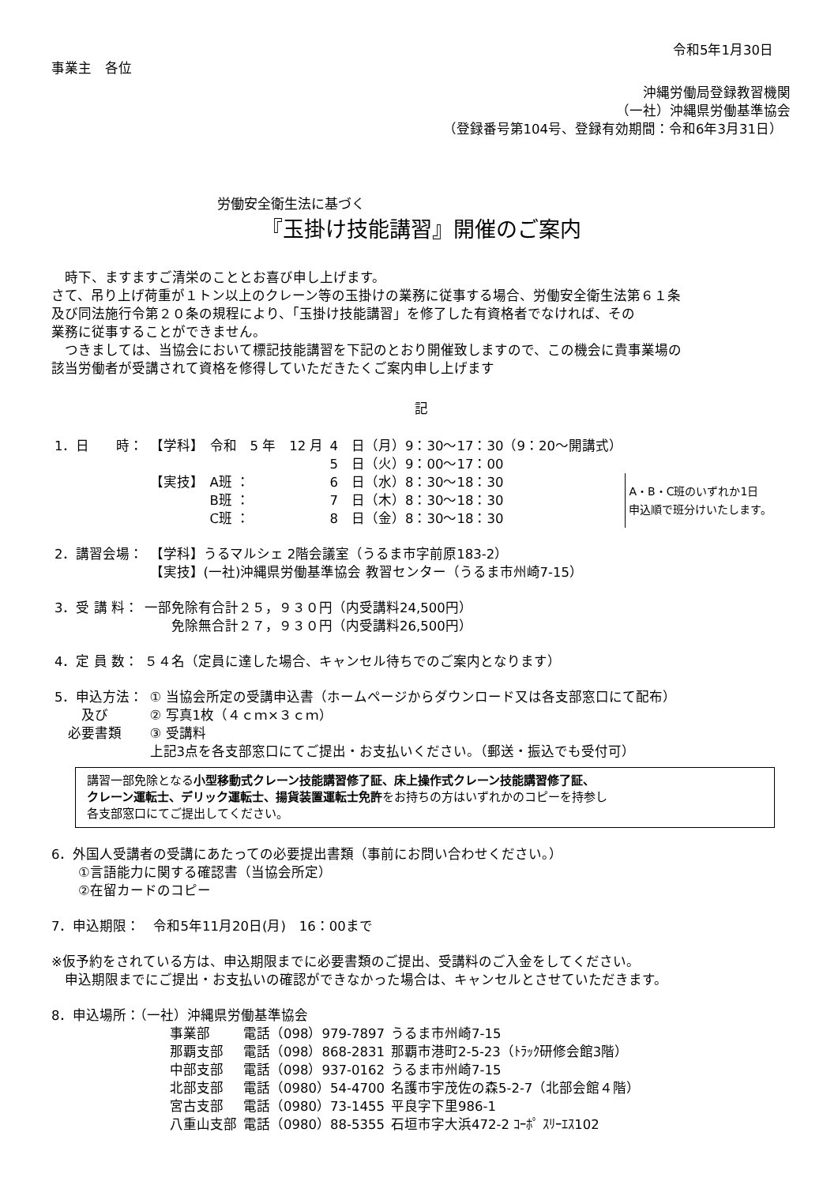令和5年1月30日
事業主　各位
沖縄労働局登録教習機関
（一社）沖縄県労働基準協会
（登録番号第104号、登録有効期間：令和6年3月31日）
労働安全衛生法に基づく
『玉掛け技能講習』開催のご案内
　時下、ますますご清栄のこととお喜び申し上げます。
さて、吊り上げ荷重が１トン以上のクレーン等の玉掛けの業務に従事する場合、労働安全衛生法第６１条
及び同法施行令第２０条の規程により、「玉掛け技能講習」を修了した有資格者でなければ、その
業務に従事することができません。
　つきましては、当協会において標記技能講習を下記のとおり開催致しますので、この機会に貴事業場の
該当労働者が受講されて資格を修得していただきたくご案内申し上げます
記
| 1．日 時： | 【学科】 | 令和 5 年 12 月 | 4 日（月）9：30～17：30（9：20～開講式） | |
| | | | 5 日（火）9：00～17：00 | |
| | 【実技】 | A班 ： | 6 日（水）8：30～18：30 | A・B・C班のいずれか1日 申込順で班分けいたします。 |
| | | B班 ： | 7 日（木）8：30～18：30 | |
| | | C班 ： | 8 日（金）8：30～18：30 | |
| 2．講習会場： | 【学科】うるマルシェ 2階会議室（うるま市字前原183-2） 【実技】(一社)沖縄県労働基準協会 教習センター（うるま市州崎7-15） |
| 3．受 講 料： | 一部免除有合計２５，９３０円（内受講料24,500円） 免除無合計２７，９３０円（内受講料26,500円） |
| 4．定 員 数： | ５４名（定員に達した場合、キャンセル待ちでのご案内となります） |
| 5．申込方法： 及び 必要書類 | ① 当協会所定の受講申込書（ホームページからダウンロード又は各支部窓口にて配布） ② 写真1枚（４ｃｍ×３ｃｍ） ③ 受講料 上記3点を各支部窓口にてご提出・お支払いください。（郵送・振込でも受付可） |
講習一部免除となる小型移動式クレーン技能講習修了証、床上操作式クレーン技能講習修了証、
クレーン運転士、デリック運転士、揚貨装置運転士免許をお持ちの方はいずれかのコピーを持参し
各支部窓口にてご提出してください。
6．外国人受講者の受講にあたっての必要提出書類（事前にお問い合わせください。）
　　①言語能力に関する確認書（当協会所定）
　　②在留カードのコピー
7．申込期限：　令和5年11月20日(月)　16：00まで
※仮予約をされている方は、申込期限までに必要書類のご提出、受講料のご入金をしてください。
　申込期限までにご提出・お支払いの確認ができなかった場合は、キャンセルとさせていただきます。
8．申込場所：（一社）沖縄県労働基準協会
| 事業部 | 電話（098）979-7897 | うるま市州崎7-15 |
| 那覇支部 | 電話（098）868-2831 | 那覇市港町2-5-23（ﾄﾗｯｸ研修会館3階） |
| 中部支部 | 電話（098）937-0162 | うるま市州崎7-15 |
| 北部支部 | 電話（0980）54-4700 | 名護市宇茂佐の森5-2-7（北部会館４階） |
| 宮古支部 | 電話（0980）73-1455 | 平良字下里986-1 |
| 八重山支部 | 電話（0980）88-5355 | 石垣市字大浜472-2 ｺｰﾎﾟ ｽﾘｰｴｽ102 |